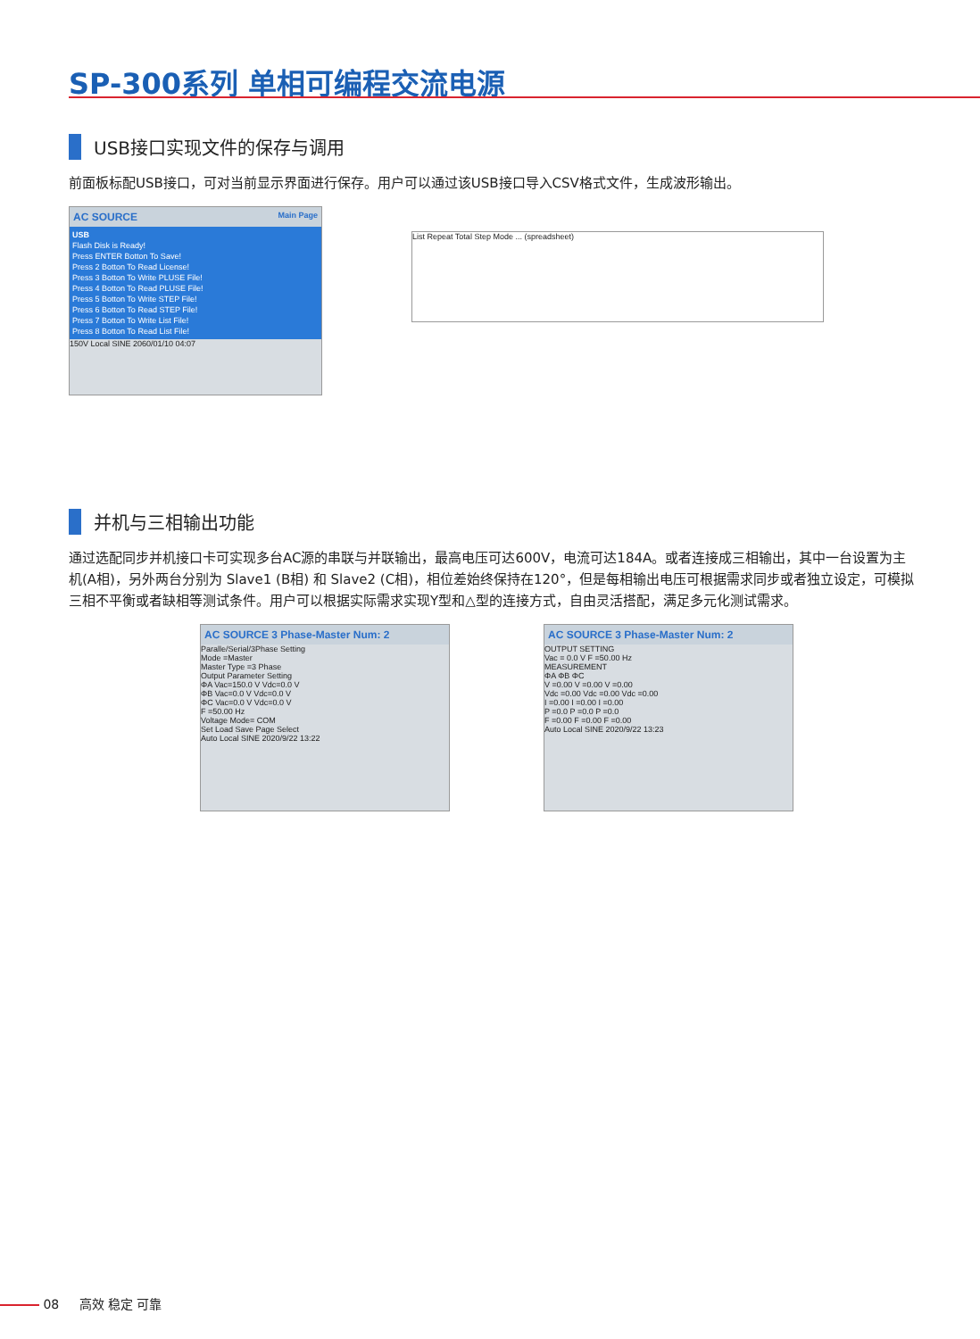SP-300系列 单相可编程交流电源
USB接口实现文件的保存与调用
前面板标配USB接口，可对当前显示界面进行保存。用户可以通过该USB接口导入CSV格式文件，生成波形输出。
AC SOURCE Main Page
USB
Flash Disk is Ready!
Press ENTER Botton To Save!
Press 2 Botton To Read License!
Press 3 Botton To Write PLUSE File!
Press 4 Botton To Read PLUSE File!
Press 5 Botton To Write STEP File!
Press 6 Botton To Read STEP File!
Press 7 Botton To Write List File!
Press 8 Botton To Read List File!
150V Local SINE 2060/01/10 04:07
List Repeat Total Step Mode ... (spreadsheet)
并机与三相输出功能
通过选配同步并机接口卡可实现多台AC源的串联与并联输出，最高电压可达600V，电流可达184A。或者连接成三相输出，其中一台设置为主机(A相)，另外两台分别为 Slave1 (B相) 和 Slave2 (C相)，相位差始终保持在120°，但是每相输出电压可根据需求同步或者独立设定，可模拟三相不平衡或者缺相等测试条件。用户可以根据实际需求实现Y型和△型的连接方式，自由灵活搭配，满足多元化测试需求。
AC SOURCE 3 Phase-Master Num: 2
Paralle/Serial/3Phase Setting
Mode =Master
Master Type =3 Phase
Output Parameter Setting
ΦA Vac=150.0 V Vdc=0.0 V
ΦB Vac=0.0 V Vdc=0.0 V
ΦC Vac=0.0 V Vdc=0.0 V
F =50.00 Hz
Voltage Mode= COM
Set Load Save Page Select
Auto Local SINE 2020/9/22 13:22
AC SOURCE 3 Phase-Master Num: 2
OUTPUT SETTING
Vac = 0.0 V F =50.00 Hz
MEASUREMENT
ΦA ΦB ΦC
V =0.00 V =0.00 V =0.00
Vdc =0.00 Vdc =0.00 Vdc =0.00
I =0.00 I =0.00 I =0.00
P =0.0 P =0.0 P =0.0
F =0.00 F =0.00 F =0.00
Auto Local SINE 2020/9/22 13:23
08 高效 稳定 可靠